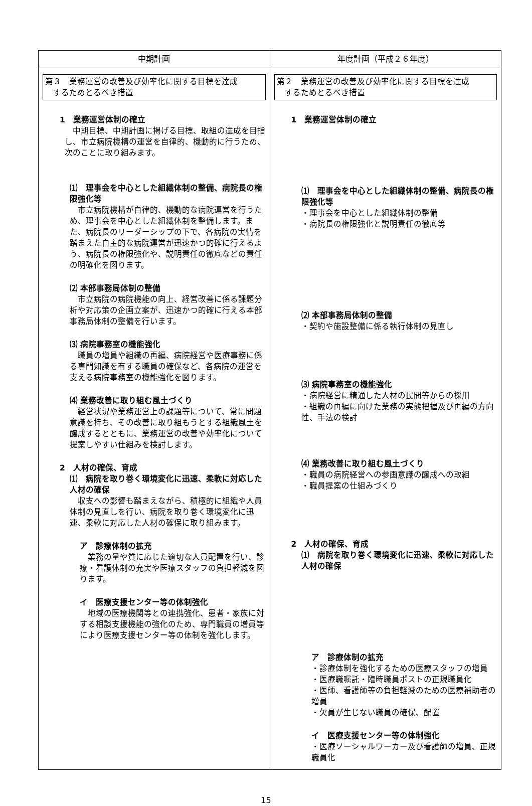| 中期計画 | 年度計画（平成２６年度） |
| --- | --- |
| 第３ 業務運営の改善及び効率化に関する目標を達成 するためとるべき措置 1 業務運営体制の確立 中期目標、中期計画に掲げる目標、取組の達成を目指し、市立病院機構の運営を自律的、機動的に行うため、次のことに取り組みます。 ⑴ 理事会を中心とした組織体制の整備、病院長の権限強化等 市立病院機構が自律的、機動的な病院運営を行うため、理事会を中心とした組織体制を整備します。また、病院長のリーダーシップの下で、各病院の実情を踏まえた自主的な病院運営が迅速かつ的確に行えるよう、病院長の権限強化や、説明責任の徹底などの責任の明確化を図ります。 ⑵ 本部事務局体制の整備 市立病院の病院機能の向上、経営改善に係る課題分析や対応策の企画立案が、迅速かつ的確に行える本部事務局体制の整備を行います。 ⑶ 病院事務室の機能強化 職員の増員や組織の再編、病院経営や医療事務に係る専門知識を有する職員の確保など、各病院の運営を支える病院事務室の機能強化を図ります。 ⑷ 業務改善に取り組む風土づくり 経営状況や業務運営上の課題等について、常に問題意識を持ち、その改善に取り組もうとする組織風土を醸成するとともに、業務運営の改善や効率化について提案しやすい仕組みを検討します。 2 人材の確保、育成 ⑴ 病院を取り巻く環境変化に迅速、柔軟に対応した人材の確保 収支への影響も踏まえながら、積極的に組織や人員体制の見直しを行い、病院を取り巻く環境変化に迅速、柔軟に対応した人材の確保に取り組みます。 ア 診療体制の拡充 業務の量や質に応じた適切な人員配置を行い、診療・看護体制の充実や医療スタッフの負担軽減を図ります。 イ 医療支援センター等の体制強化 地域の医療機関等との連携強化、患者・家族に対する相談支援機能の強化のため、専門職員の増員等により医療支援センター等の体制を強化します。 | 第２ 業務運営の改善及び効率化に関する目標を達成 するためとるべき措置 1 業務運営体制の確立 ⑴ 理事会を中心とした組織体制の整備、病院長の権限強化等 ・理事会を中心とした組織体制の整備 ・病院長の権限強化と説明責任の徹底等 ⑵ 本部事務局体制の整備 ・契約や施設整備に係る執行体制の見直し ⑶ 病院事務室の機能強化 ・病院経営に精通した人材の民間等からの採用 ・組織の再編に向けた業務の実態把握及び再編の方向性、手法の検討 ⑷ 業務改善に取り組む風土づくり ・職員の病院経営への参画意識の醸成への取組 ・職員提案の仕組みづくり 2 人材の確保、育成 ⑴ 病院を取り巻く環境変化に迅速、柔軟に対応した人材の確保 ア 診療体制の拡充 ・診療体制を強化するための医療スタッフの増員 ・医療職嘱託・臨時職員ポストの正規職員化 ・医師、看護師等の負担軽減のための医療補助者の増員 ・欠員が生じない職員の確保、配置 イ 医療支援センター等の体制強化 ・医療ソーシャルワーカー及び看護師の増員、正規職員化 |
15